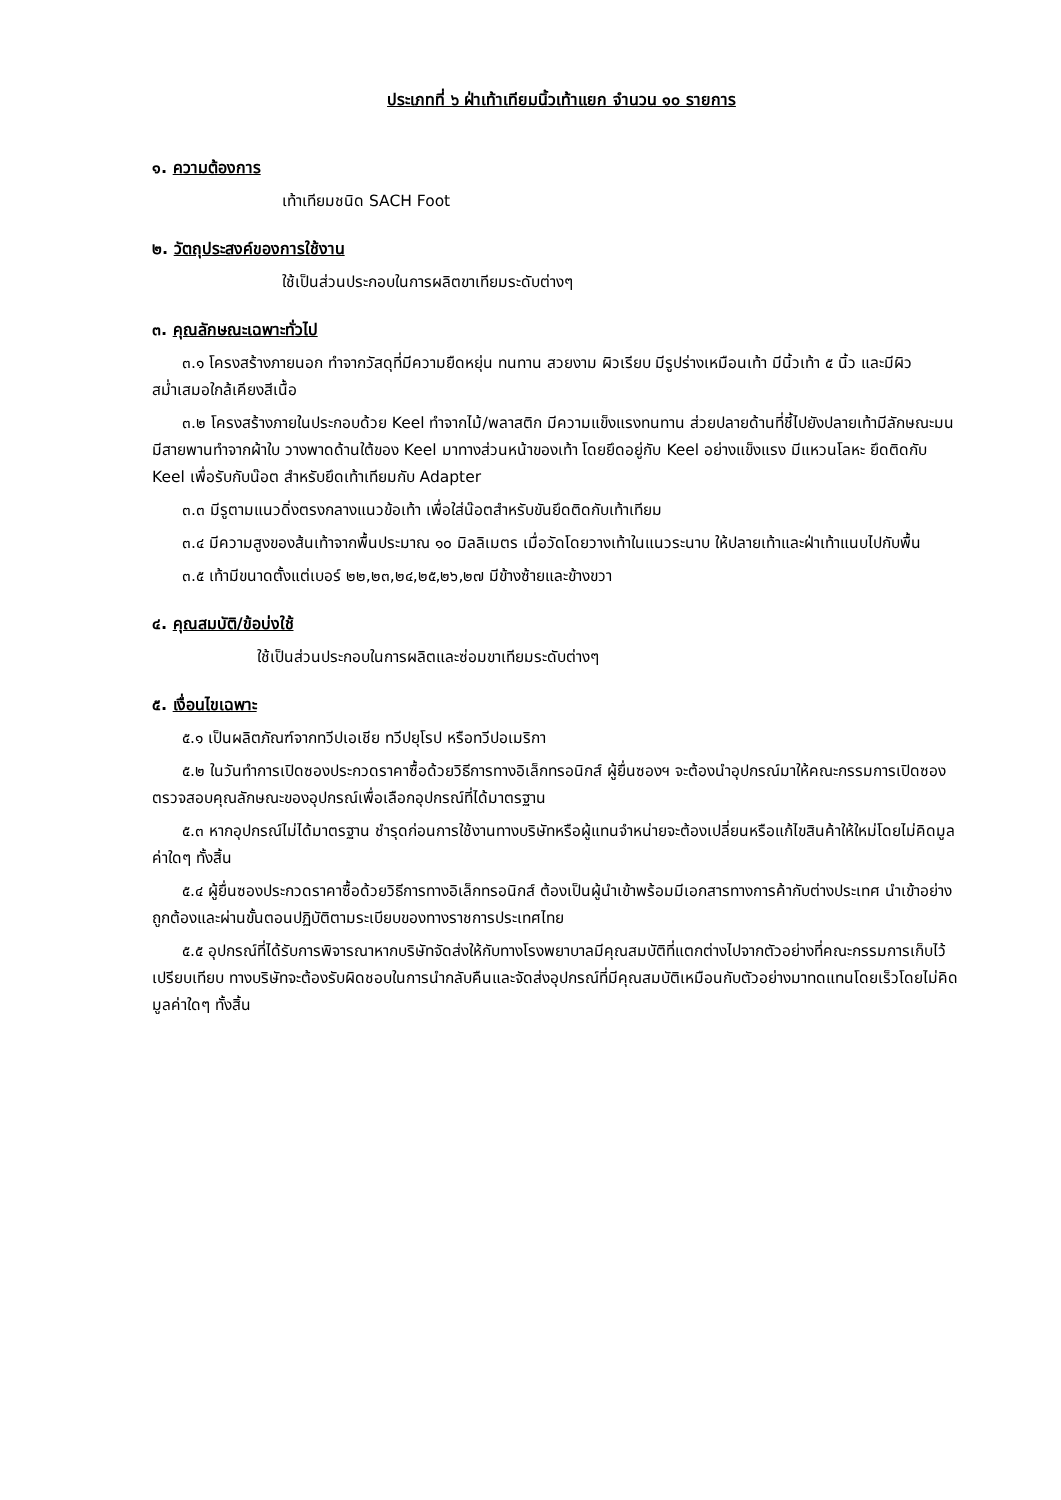ประเภทที่ ๖ ฝ่าเท้าเทียมนิ้วเท้าแยก จำนวน ๑๐ รายการ
๑. ความต้องการ
เท้าเทียมชนิด SACH Foot
๒. วัตถุประสงค์ของการใช้งาน
ใช้เป็นส่วนประกอบในการผลิตขาเทียมระดับต่างๆ
๓. คุณลักษณะเฉพาะทั่วไป
๓.๑ โครงสร้างภายนอก ทำจากวัสดุที่มีความยืดหยุ่น ทนทาน สวยงาม ผิวเรียบ มีรูปร่างเหมือนเท้า มีนิ้วเท้า ๕ นิ้ว และมีผิวสม่ำเสมอใกล้เคียงสีเนื้อ
๓.๒ โครงสร้างภายในประกอบด้วย Keel ทำจากไม้/พลาสติก มีความแข็งแรงทนทาน ส่วยปลายด้านที่ชี้ไปยังปลายเท้ามีลักษณะมน มีสายพานทำจากผ้าใบ วางพาดด้านใต้ของ Keel มาทางส่วนหน้าของเท้า โดยยึดอยู่กับ Keel อย่างแข็งแรง มีแหวนโลหะ ยึดติดกับ Keel เพื่อรับกับน๊อต สำหรับยึดเท้าเทียมกับ Adapter
๓.๓ มีรูตามแนวดิ่งตรงกลางแนวข้อเท้า เพื่อใส่น๊อตสำหรับขันยึดติดกับเท้าเทียม
๓.๔ มีความสูงของส้นเท้าจากพื้นประมาณ ๑๐ มิลลิเมตร เมื่อวัดโดยวางเท้าในแนวระนาบ ให้ปลายเท้าและฝ่าเท้าแนบไปกับพื้น
๓.๕ เท้ามีขนาดตั้งแต่เบอร์ ๒๒,๒๓,๒๔,๒๕,๒๖,๒๗ มีข้างซ้ายและข้างขวา
๔. คุณสมบัติ/ข้อบ่งใช้
ใช้เป็นส่วนประกอบในการผลิตและซ่อมขาเทียมระดับต่างๆ
๕. เงื่อนไขเฉพาะ
๕.๑ เป็นผลิตภัณฑ์จากทวีปเอเชีย ทวีปยุโรป หรือทวีปอเมริกา
๕.๒ ในวันทำการเปิดซองประกวดราคาซื้อด้วยวิธีการทางอิเล็กทรอนิกส์ ผู้ยื่นซองฯ จะต้องนำอุปกรณ์มาให้คณะกรรมการเปิดซองตรวจสอบคุณลักษณะของอุปกรณ์เพื่อเลือกอุปกรณ์ที่ได้มาตรฐาน
๕.๓ หากอุปกรณ์ไม่ได้มาตรฐาน ชำรุดก่อนการใช้งานทางบริษัทหรือผู้แทนจำหน่ายจะต้องเปลี่ยนหรือแก้ไขสินค้าให้ใหม่โดยไม่คิดมูลค่าใดๆ ทั้งสิ้น
๕.๔ ผู้ยื่นซองประกวดราคาซื้อด้วยวิธีการทางอิเล็กทรอนิกส์ ต้องเป็นผู้นำเข้าพร้อมมีเอกสารทางการค้ากับต่างประเทศ นำเข้าอย่างถูกต้องและผ่านขั้นตอนปฏิบัติตามระเบียบของทางราชการประเทศไทย
๕.๕ อุปกรณ์ที่ได้รับการพิจารณาหากบริษัทจัดส่งให้กับทางโรงพยาบาลมีคุณสมบัติที่แตกต่างไปจากตัวอย่างที่คณะกรรมการเก็บไว้เปรียบเทียบ ทางบริษัทจะต้องรับผิดชอบในการนำกลับคืนและจัดส่งอุปกรณ์ที่มีคุณสมบัติเหมือนกับตัวอย่างมาทดแทนโดยเร็วโดยไม่คิดมูลค่าใดๆ ทั้งสิ้น